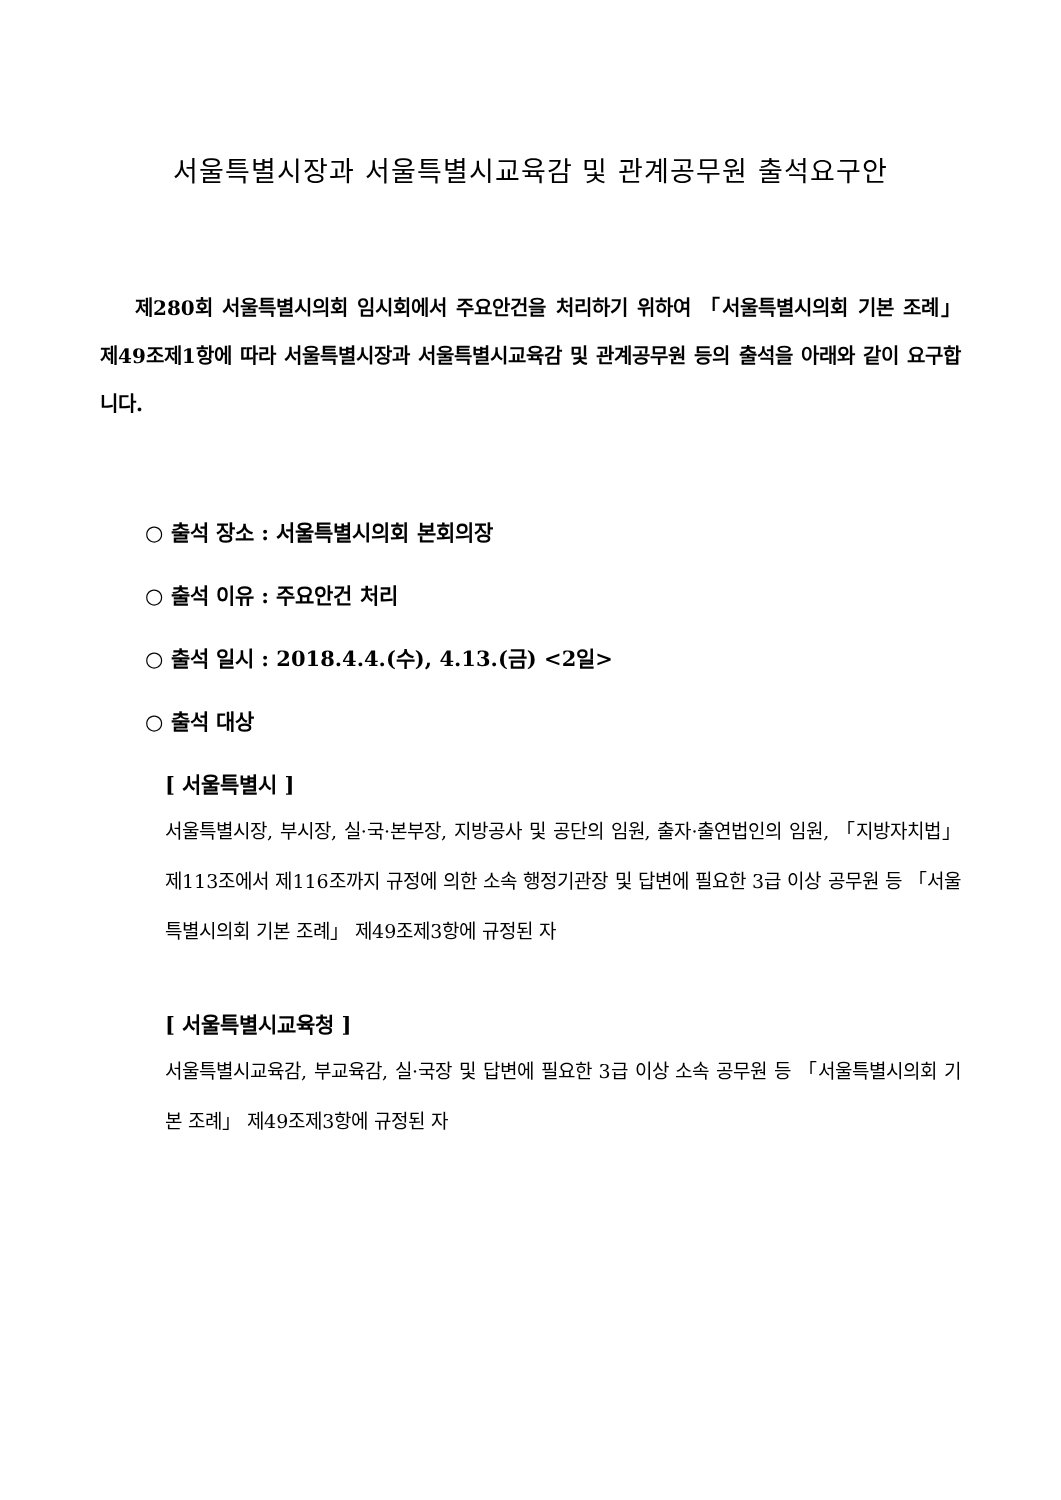서울특별시장과 서울특별시교육감 및 관계공무원 출석요구안
제280회 서울특별시의회 임시회에서 주요안건을 처리하기 위하여 「서울특별시의회 기본 조례」 제49조제1항에 따라 서울특별시장과 서울특별시교육감 및 관계공무원 등의 출석을 아래와 같이 요구합니다.
○ 출석 장소 : 서울특별시의회 본회의장
○ 출석 이유 : 주요안건 처리
○ 출석 일시 : 2018.4.4.(수), 4.13.(금) <2일>
○ 출석 대상
[ 서울특별시 ]
서울특별시장, 부시장, 실·국·본부장, 지방공사 및 공단의 임원, 출자·출연법인의 임원, 「지방자치법」 제113조에서 제116조까지 규정에 의한 소속 행정기관장 및 답변에 필요한 3급 이상 공무원 등 「서울특별시의회 기본 조례」 제49조제3항에 규정된 자
[ 서울특별시교육청 ]
서울특별시교육감, 부교육감, 실·국장 및 답변에 필요한 3급 이상 소속 공무원 등 「서울특별시의회 기본 조례」 제49조제3항에 규정된 자